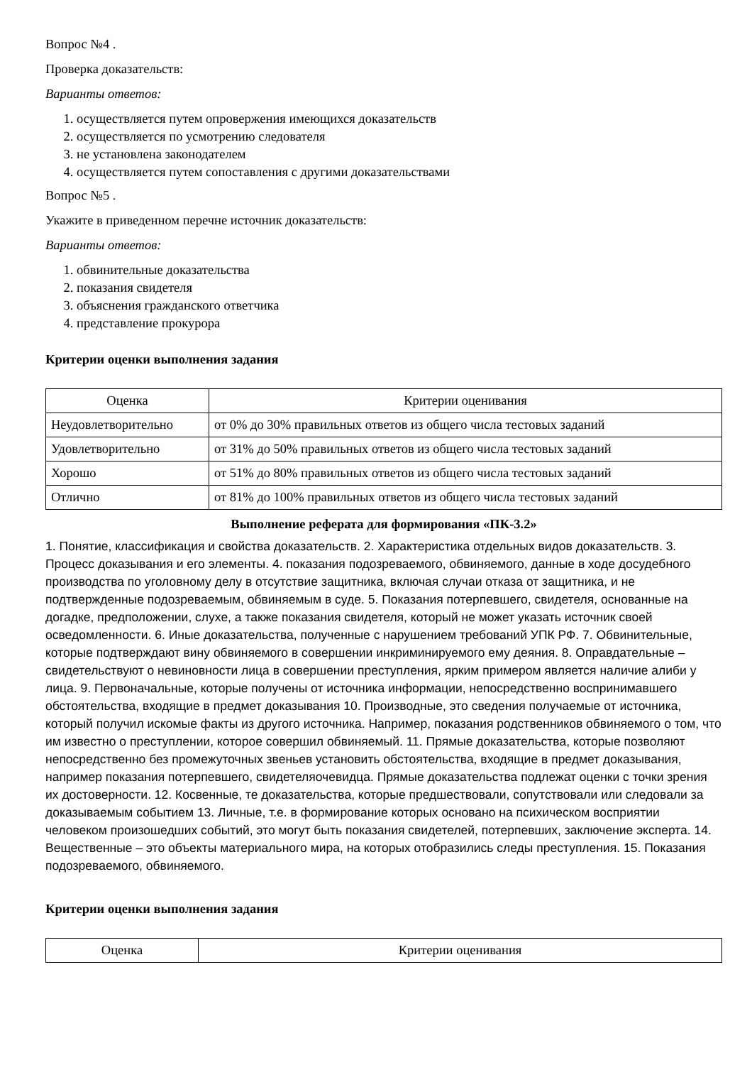Вопрос №4 .
Проверка доказательств:
Варианты ответов:
1. осуществляется путем опровержения имеющихся доказательств
2. осуществляется по усмотрению следователя
3. не установлена законодателем
4. осуществляется путем сопоставления с другими доказательствами
Вопрос №5 .
Укажите в приведенном перечне источник доказательств:
Варианты ответов:
1. обвинительные доказательства
2. показания свидетеля
3. объяснения гражданского ответчика
4. представление прокурора
Критерии оценки выполнения задания
| Оценка | Критерии оценивания |
| --- | --- |
| Неудовлетворительно | от 0% до 30% правильных ответов из общего числа тестовых заданий |
| Удовлетворительно | от 31% до 50% правильных ответов из общего числа тестовых заданий |
| Хорошо | от 51% до 80% правильных ответов из общего числа тестовых заданий |
| Отлично | от 81% до 100% правильных ответов из общего числа тестовых заданий |
Выполнение реферата для формирования «ПК-3.2»
1. Понятие, классификация и свойства доказательств. 2. Характеристика отдельных видов доказательств. 3. Процесс доказывания и его элементы. 4. показания подозреваемого, обвиняемого, данные в ходе досудебного производства по уголовному делу в отсутствие защитника, включая случаи отказа от защитника, и не подтвержденные подозреваемым, обвиняемым в суде. 5. Показания потерпевшего, свидетеля, основанные на догадке, предположении, слухе, а также показания свидетеля, который не может указать источник своей осведомленности. 6. Иные доказательства, полученные с нарушением требований УПК РФ. 7. Обвинительные, которые подтверждают вину обвиняемого в совершении инкриминируемого ему деяния. 8. Оправдательные – свидетельствуют о невиновности лица в совершении преступления, ярким примером является наличие алиби у лица. 9. Первоначальные, которые получены от источника информации, непосредственно воспринимавшего обстоятельства, входящие в предмет доказывания 10. Производные, это сведения получаемые от источника, который получил искомые факты из другого источника. Например, показания родственников обвиняемого о том, что им известно о преступлении, которое совершил обвиняемый. 11. Прямые доказательства, которые позволяют непосредственно без промежуточных звеньев установить обстоятельства, входящие в предмет доказывания, например показания потерпевшего, свидетеляочевидца. Прямые доказательства подлежат оценки с точки зрения их достоверности. 12. Косвенные, те доказательства, которые предшествовали, сопутствовали или следовали за доказываемым событием 13. Личные, т.е. в формирование которых основано на психическом восприятии человеком произошедших событий, это могут быть показания свидетелей, потерпевших, заключение эксперта. 14. Вещественные – это объекты материального мира, на которых отобразились следы преступления. 15. Показания подозреваемого, обвиняемого.
Критерии оценки выполнения задания
| Оценка | Критерии оценивания |
| --- | --- |